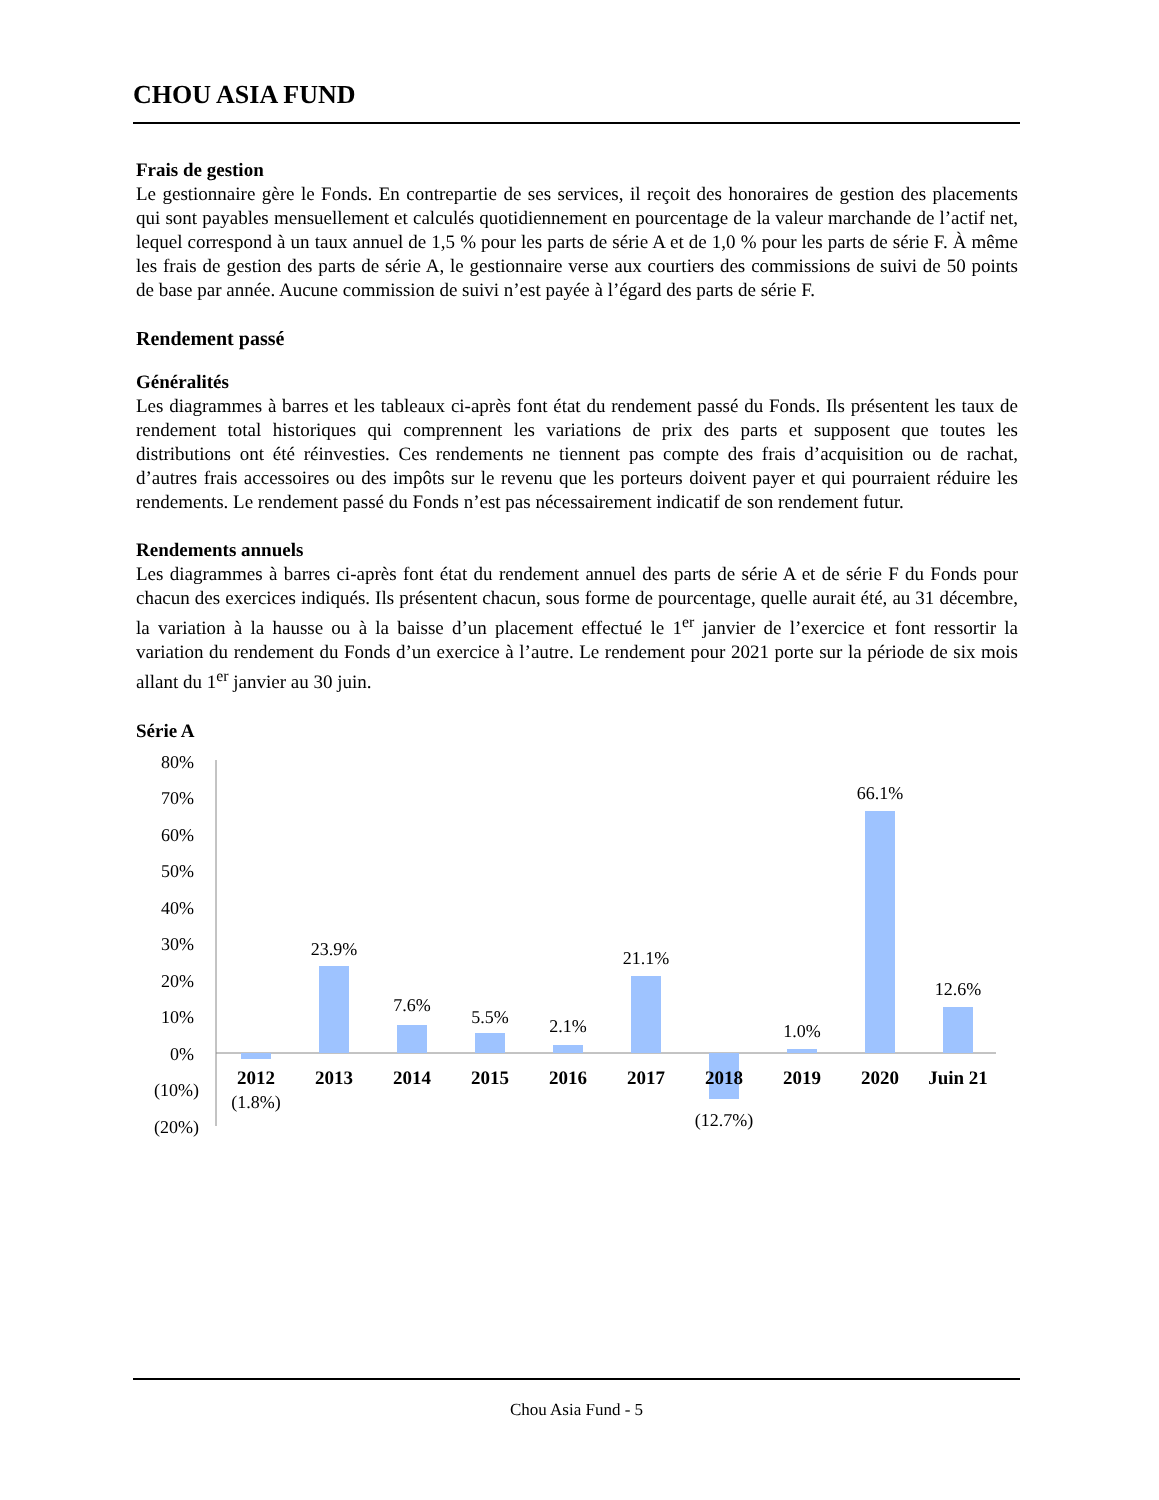CHOU ASIA FUND
Frais de gestion
Le gestionnaire gère le Fonds. En contrepartie de ses services, il reçoit des honoraires de gestion des placements qui sont payables mensuellement et calculés quotidiennement en pourcentage de la valeur marchande de l’actif net, lequel correspond à un taux annuel de 1,5 % pour les parts de série A et de 1,0 % pour les parts de série F. À même les frais de gestion des parts de série A, le gestionnaire verse aux courtiers des commissions de suivi de 50 points de base par année. Aucune commission de suivi n’est payée à l’égard des parts de série F.
Rendement passé
Généralités
Les diagrammes à barres et les tableaux ci-après font état du rendement passé du Fonds. Ils présentent les taux de rendement total historiques qui comprennent les variations de prix des parts et supposent que toutes les distributions ont été réinvesties. Ces rendements ne tiennent pas compte des frais d’acquisition ou de rachat, d’autres frais accessoires ou des impôts sur le revenu que les porteurs doivent payer et qui pourraient réduire les rendements. Le rendement passé du Fonds n’est pas nécessairement indicatif de son rendement futur.
Rendements annuels
Les diagrammes à barres ci-après font état du rendement annuel des parts de série A et de série F du Fonds pour chacun des exercices indiqués. Ils présentent chacun, sous forme de pourcentage, quelle aurait été, au 31 décembre, la variation à la hausse ou à la baisse d’un placement effectué le 1<sup>er</sup> janvier de l’exercice et font ressortir la variation du rendement du Fonds d’un exercice à l’autre. Le rendement pour 2021 porte sur la période de six mois allant du 1<sup>er</sup> janvier au 30 juin.
Série A
80%
70%
60%
50%
40%
30%
20%
10%
0%
(10%)
(20%)
(1.8%)
23.9%
7.6%
5.5%
2.1%
21.1%
(12.7%)
1.0%
66.1%
12.6%
2012
2013
2014
2015
2016
2017
2018
2019
2020
Juin 21
Chou Asia Fund - 5